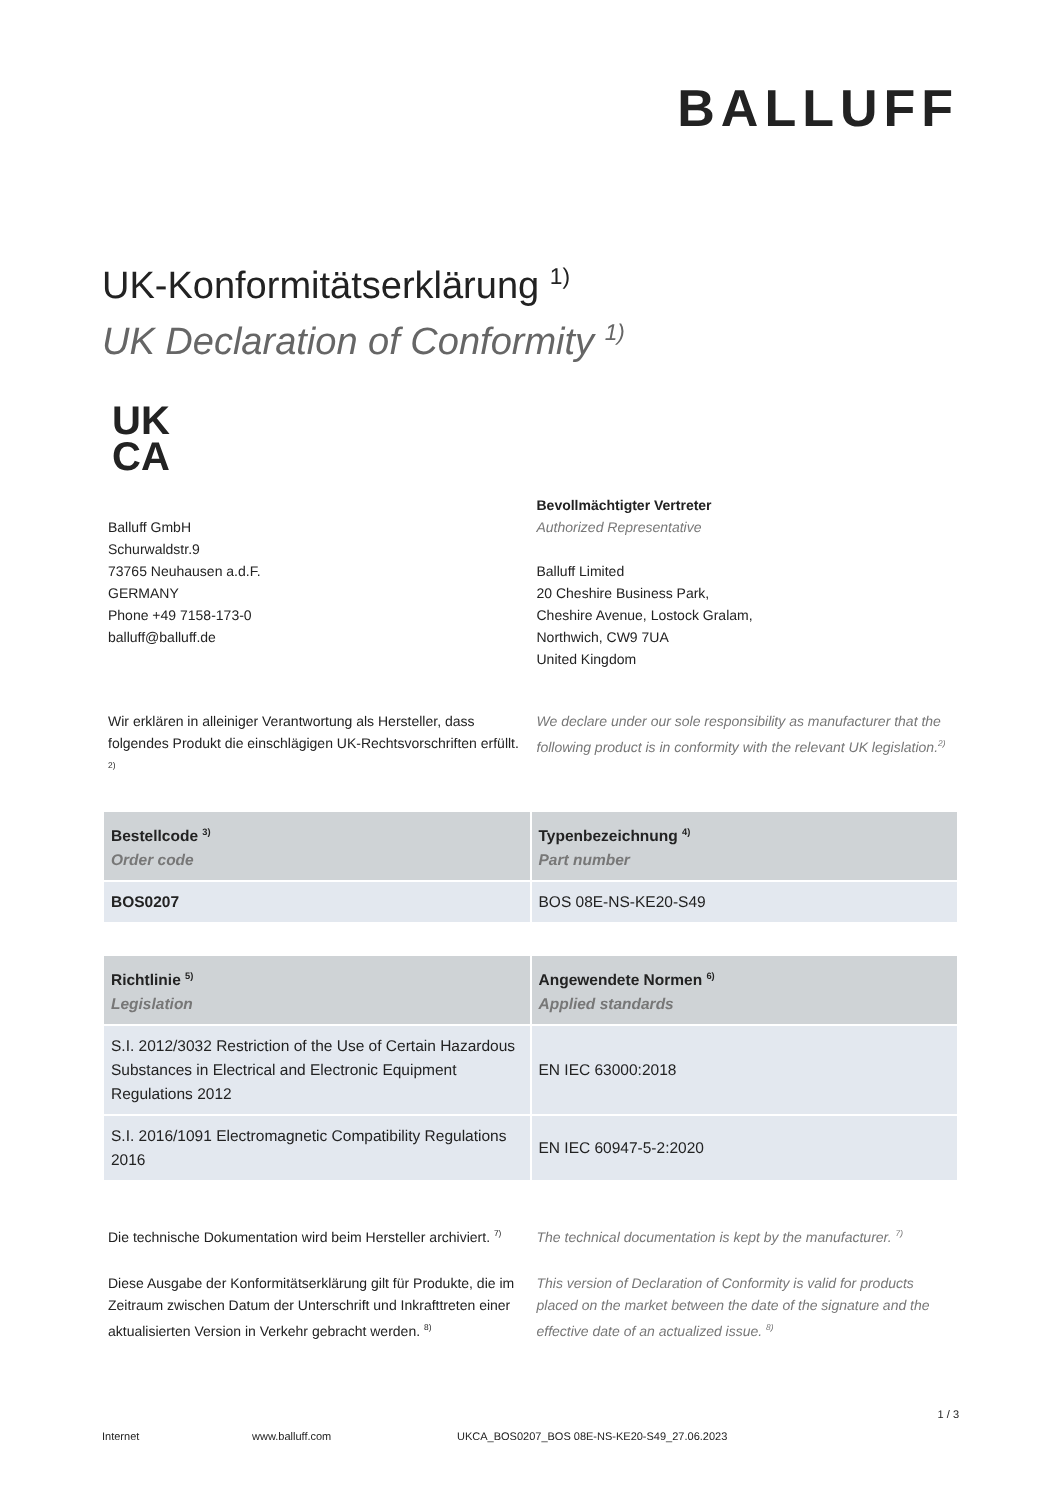BALLUFF
UK-Konformitätserklärung <sup>1)</sup>
UK Declaration of Conformity <sup>1)</sup>
UK
CA
Balluff GmbH
Schurwaldstr.9
73765 Neuhausen a.d.F.
GERMANY
Phone +49 7158-173-0
balluff@balluff.de
Bevollmächtigter Vertreter
Authorized Representative
Balluff Limited
20 Cheshire Business Park,
Cheshire Avenue, Lostock Gralam,
Northwich, CW9 7UA
United Kingdom
Wir erklären in alleiniger Verantwortung als Hersteller, dass folgendes Produkt die einschlägigen UK-Rechtsvorschriften erfüllt. <sup>2)</sup>
We declare under our sole responsibility as manufacturer that the following product is in conformity with the relevant UK legislation.<sup>2)</sup>
| Bestellcode <sup>3)</sup> Order code | Typenbezeichnung <sup>4)</sup> Part number |
| --- | --- |
| BOS0207 | BOS 08E-NS-KE20-S49 |
| Richtlinie <sup>5)</sup> Legislation | Angewendete Normen <sup>6)</sup> Applied standards |
| --- | --- |
| S.I. 2012/3032 Restriction of the Use of Certain Hazardous Substances in Electrical and Electronic Equipment Regulations 2012 | EN IEC 63000:2018 |
| S.I. 2016/1091 Electromagnetic Compatibility Regulations 2016 | EN IEC 60947-5-2:2020 |
Die technische Dokumentation wird beim Hersteller archiviert. <sup>7)</sup>
The technical documentation is kept by the manufacturer. <sup>7)</sup>
Diese Ausgabe der Konformitätserklärung gilt für Produkte, die im Zeitraum zwischen Datum der Unterschrift und Inkrafttreten einer aktualisierten Version in Verkehr gebracht werden. <sup>8)</sup>
This version of Declaration of Conformity is valid for products placed on the market between the date of the signature and the effective date of an actualized issue. <sup>8)</sup>
1 / 3
Internet www.balluff.com UKCA_BOS0207_BOS 08E-NS-KE20-S49_27.06.2023